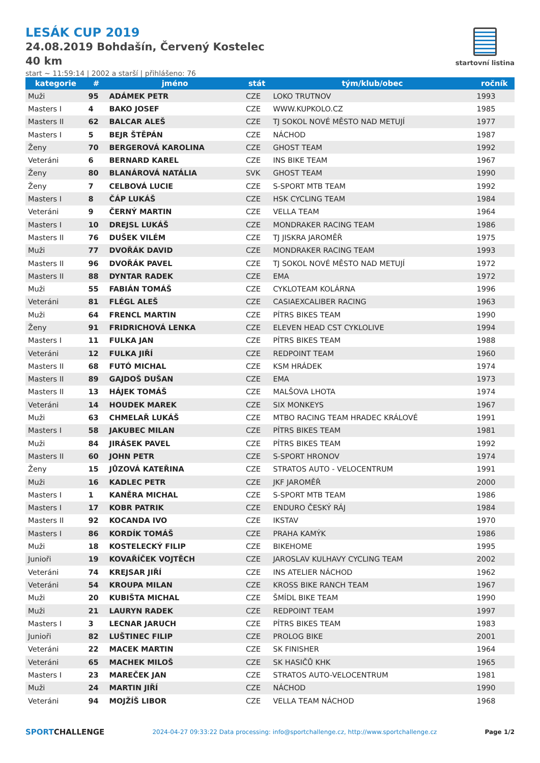LESÁK CUP 2019
24.08.2019 Bohdašín, Červený Kostelec
40 km
start ~ 11:59:14 | 2002 a starší | přihlášeno: 76
startovní listina
| kategorie | # | jméno | stát | tým/klub/obec | ročník |
| --- | --- | --- | --- | --- | --- |
| Muži | 95 | ADÁMEK PETR | CZE | LOKO TRUTNOV | 1993 |
| Masters I | 4 | BAKO JOSEF | CZE | WWW.KUPKOLO.CZ | 1985 |
| Masters II | 62 | BALCAR ALEŠ | CZE | TJ SOKOL NOVÉ MĚSTO NAD METUJÍ | 1977 |
| Masters I | 5 | BEJR ŠTĚPÁN | CZE | NÁCHOD | 1987 |
| Ženy | 70 | BERGEROVÁ KAROLINA | CZE | GHOST TEAM | 1992 |
| Veteráni | 6 | BERNARD KAREL | CZE | INS BIKE TEAM | 1967 |
| Ženy | 80 | BLANÁROVÁ NATÁLIA | SVK | GHOST TEAM | 1990 |
| Ženy | 7 | CELBOVÁ LUCIE | CZE | S-SPORT MTB TEAM | 1992 |
| Masters I | 8 | ČÁP LUKÁŠ | CZE | HSK CYCLING TEAM | 1984 |
| Veteráni | 9 | ČERNÝ MARTIN | CZE | VELLA TEAM | 1964 |
| Masters I | 10 | DREJSL LUKÁŠ | CZE | MONDRAKER RACING TEAM | 1986 |
| Masters II | 76 | DUŠEK VILÉM | CZE | TJ JISKRA JAROMĚŘ | 1975 |
| Muži | 77 | DVOŘÁK DAVID | CZE | MONDRAKER RACING TEAM | 1993 |
| Masters II | 96 | DVOŘÁK PAVEL | CZE | TJ SOKOL NOVÉ MĚSTO NAD METUJÍ | 1972 |
| Masters II | 88 | DYNTAR RADEK | CZE | EMA | 1972 |
| Muži | 55 | FABIÁN TOMÁŠ | CZE | CYKLOTEAM KOLÁRNA | 1996 |
| Veteráni | 81 | FLÉGL ALEŠ | CZE | CASIAEXCALIBER RACING | 1963 |
| Muži | 64 | FRENCL MARTIN | CZE | PÍTRS BIKES TEAM | 1990 |
| Ženy | 91 | FRIDRICHOVÁ LENKA | CZE | ELEVEN HEAD CST CYKLOLIVE | 1994 |
| Masters I | 11 | FULKA JAN | CZE | PÍTRS BIKES TEAM | 1988 |
| Veteráni | 12 | FULKA JIŘÍ | CZE | REDPOINT TEAM | 1960 |
| Masters II | 68 | FUTÓ MICHAL | CZE | KSM HRÁDEK | 1974 |
| Masters II | 89 | GAJDOŠ DUŠAN | CZE | EMA | 1973 |
| Masters II | 13 | HÁJEK TOMÁŠ | CZE | MALŠOVA LHOTA | 1974 |
| Veteráni | 14 | HOUDEK MAREK | CZE | SIX MONKEYS | 1967 |
| Muži | 63 | CHMELAŘ LUKÁŠ | CZE | MTBO RACING TEAM HRADEC KRÁLOVÉ | 1991 |
| Masters I | 58 | JAKUBEC MILAN | CZE | PÍTRS BIKES TEAM | 1981 |
| Muži | 84 | JIRÁSEK PAVEL | CZE | PÍTRS BIKES TEAM | 1992 |
| Masters II | 60 | JOHN PETR | CZE | S-SPORT HRONOV | 1974 |
| Ženy | 15 | JŮZOVÁ KATEŘINA | CZE | STRATOS AUTO - VELOCENTRUM | 1991 |
| Muži | 16 | KADLEC PETR | CZE | JKF JAROMĚŘ | 2000 |
| Masters I | 1 | KANĚRA MICHAL | CZE | S-SPORT MTB TEAM | 1986 |
| Masters I | 17 | KOBR PATRIK | CZE | ENDURO ČESKÝ RÁJ | 1984 |
| Masters II | 92 | KOCANDA IVO | CZE | IKSTAV | 1970 |
| Masters I | 86 | KORDÍK TOMÁŠ | CZE | PRAHA KAMÝK | 1986 |
| Muži | 18 | KOSTELECKÝ FILIP | CZE | BIKEHOME | 1995 |
| Junioři | 19 | KOVAŘÍČEK VOJTĚCH | CZE | JAROSLAV KULHAVY CYCLING TEAM | 2002 |
| Veteráni | 74 | KREJSAR JIŘÍ | CZE | INS ATELIER NÁCHOD | 1962 |
| Veteráni | 54 | KROUPA MILAN | CZE | KROSS BIKE RANCH TEAM | 1967 |
| Muži | 20 | KUBIŠTA MICHAL | CZE | ŠMÍDL BIKE TEAM | 1990 |
| Muži | 21 | LAURYN RADEK | CZE | REDPOINT TEAM | 1997 |
| Masters I | 3 | LECNAR JARUCH | CZE | PÍTRS BIKES TEAM | 1983 |
| Junioři | 82 | LUŠTINEC FILIP | CZE | PROLOG BIKE | 2001 |
| Veteráni | 22 | MACEK MARTIN | CZE | SK FINISHER | 1964 |
| Veteráni | 65 | MACHEK MILOŠ | CZE | SK HASIČŮ KHK | 1965 |
| Masters I | 23 | MAREČEK JAN | CZE | STRATOS AUTO-VELOCENTRUM | 1981 |
| Muži | 24 | MARTIN JIŘÍ | CZE | NÁCHOD | 1990 |
| Veteráni | 94 | MOJŽÍŠ LIBOR | CZE | VELLA TEAM NÁCHOD | 1968 |
SPORTCHALLENGE 2024-04-27 09:33:22 Data processing: info@sportchallenge.cz, http://www.sportchallenge.cz Page 1/2